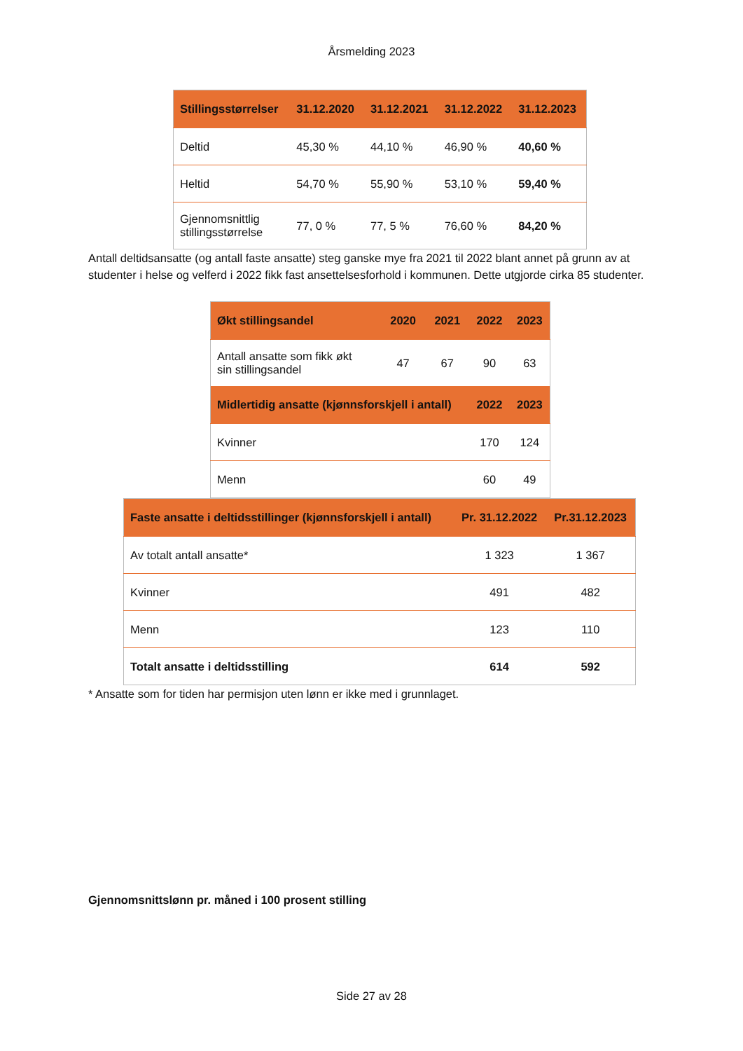Årsmelding 2023
| Stillingsstørrelser | 31.12.2020 | 31.12.2021 | 31.12.2022 | 31.12.2023 |
| --- | --- | --- | --- | --- |
| Deltid | 45,30 % | 44,10 % | 46,90 % | 40,60 % |
| Heltid | 54,70 % | 55,90 % | 53,10 % | 59,40 % |
| Gjennomsnittlig stillingsstørrelse | 77, 0 % | 77, 5 % | 76,60 % | 84,20 % |
Antall deltidsansatte (og antall faste ansatte) steg ganske mye fra 2021 til 2022 blant annet på grunn av at studenter i helse og velferd i 2022 fikk fast ansettelsesforhold i kommunen. Dette utgjorde cirka 85 studenter.
| Økt stillingsandel | 2020 | 2021 | 2022 | 2023 |
| --- | --- | --- | --- | --- |
| Antall ansatte som fikk økt sin stillingsandel | 47 | 67 | 90 | 63 |
| Midlertidig ansatte (kjønnsforskjell i antall) | | | 2022 | 2023 |
| Kvinner | | | 170 | 124 |
| Menn | | | 60 | 49 |
| Faste ansatte i deltidsstillinger (kjønnsforskjell i antall) | Pr. 31.12.2022 | Pr.31.12.2023 |
| --- | --- | --- |
| Av totalt antall ansatte* | 1 323 | 1 367 |
| Kvinner | 491 | 482 |
| Menn | 123 | 110 |
| Totalt ansatte i deltidsstilling | 614 | 592 |
* Ansatte som for tiden har permisjon uten lønn er ikke med i grunnlaget.
Gjennomsnittslønn pr. måned i 100 prosent stilling
Side 27 av 28